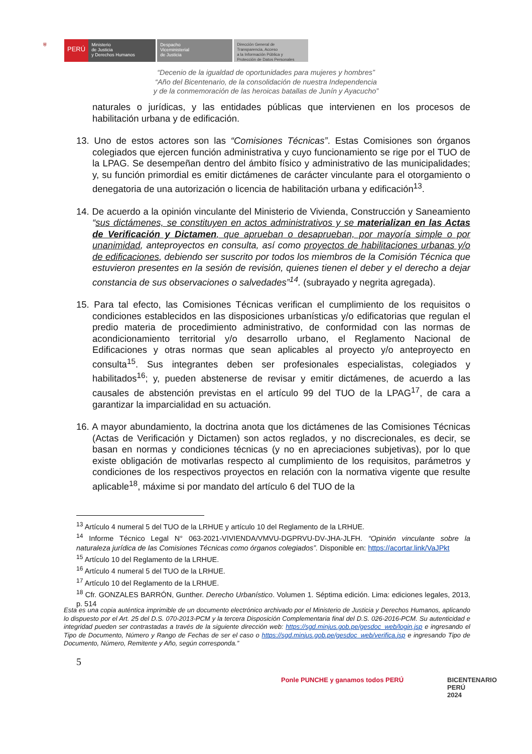⛨
PERÚ
Ministerio
de Justicia
y Derechos Humanos
Despacho
Viceministerial
de Justicia
Dirección General de
Transparencia, Acceso
a la Información Pública y
Protección de Datos Personales
“Decenio de la igualdad de oportunidades para mujeres y hombres”
“Año del Bicentenario, de la consolidación de nuestra Independencia
y de la conmemoración de las heroicas batallas de Junín y Ayacucho”
naturales o jurídicas, y las entidades públicas que intervienen en los procesos de habilitación urbana y de edificación.
13. Uno de estos actores son las “Comisiones Técnicas”. Estas Comisiones son órganos colegiados que ejercen función administrativa y cuyo funcionamiento se rige por el TUO de la LPAG. Se desempeñan dentro del ámbito físico y administrativo de las municipalidades; y, su función primordial es emitir dictámenes de carácter vinculante para el otorgamiento o denegatoria de una autorización o licencia de habilitación urbana y edificación<sup>13</sup>.
14. De acuerdo a la opinión vinculante del Ministerio de Vivienda, Construcción y Saneamiento “sus dictámenes, se constituyen en actos administrativos y se materializan en las Actas de Verificación y Dictamen, que aprueban o desaprueban, por mayoría simple o por unanimidad, anteproyectos en consulta, así como proyectos de habilitaciones urbanas y/o de edificaciones, debiendo ser suscrito por todos los miembros de la Comisión Técnica que estuvieron presentes en la sesión de revisión, quienes tienen el deber y el derecho a dejar constancia de sus observaciones o salvedades”<sup>14</sup>. (subrayado y negrita agregada).
15. Para tal efecto, las Comisiones Técnicas verifican el cumplimiento de los requisitos o condiciones establecidos en las disposiciones urbanísticas y/o edificatorias que regulan el predio materia de procedimiento administrativo, de conformidad con las normas de acondicionamiento territorial y/o desarrollo urbano, el Reglamento Nacional de Edificaciones y otras normas que sean aplicables al proyecto y/o anteproyecto en consulta<sup>15</sup>. Sus integrantes deben ser profesionales especialistas, colegiados y habilitados<sup>16</sup>; y, pueden abstenerse de revisar y emitir dictámenes, de acuerdo a las causales de abstención previstas en el artículo 99 del TUO de la LPAG<sup>17</sup>, de cara a garantizar la imparcialidad en su actuación.
16. A mayor abundamiento, la doctrina anota que los dictámenes de las Comisiones Técnicas (Actas de Verificación y Dictamen) son actos reglados, y no discrecionales, es decir, se basan en normas y condiciones técnicas (y no en apreciaciones subjetivas), por lo que existe obligación de motivarlas respecto al cumplimiento de los requisitos, parámetros y condiciones de los respectivos proyectos en relación con la normativa vigente que resulte aplicable<sup>18</sup>, máxime si por mandato del artículo 6 del TUO de la
<sup>13</sup> Artículo 4 numeral 5 del TUO de la LRHUE y artículo 10 del Reglamento de la LRHUE.
<sup>14</sup> Informe Técnico Legal N° 063-2021-VIVIENDA/VMVU-DGPRVU-DV-JHA-JLFH. “Opinión vinculante sobre la naturaleza jurídica de las Comisiones Técnicas como órganos colegiados”. Disponible en: https://acortar.link/VaJPkt
<sup>15</sup> Artículo 10 del Reglamento de la LRHUE.
<sup>16</sup> Artículo 4 numeral 5 del TUO de la LRHUE.
<sup>17</sup> Artículo 10 del Reglamento de la LRHUE.
<sup>18</sup> Cfr. GONZALES BARRÓN, Gunther. Derecho Urbanístico. Volumen 1. Séptima edición. Lima: ediciones legales, 2013, p. 514
Esta es una copia auténtica imprimible de un documento electrónico archivado por el Ministerio de Justicia y Derechos Humanos, aplicando lo dispuesto por el Art. 25 del D.S. 070-2013-PCM y la tercera Disposición Complementaria final del D.S. 026-2016-PCM. Su autenticidad e integridad pueden ser contrastadas a través de la siguiente dirección web: https://sgd.minjus.gob.pe/gesdoc_web/login.jsp e ingresando el Tipo de Documento, Número y Rango de Fechas de ser el caso o https://sgd.minjus.gob.pe/gesdoc_web/verifica.jsp e ingresando Tipo de Documento, Número, Remitente y Año, según corresponda.”
5
Ponle PUNCHE y ganamos todos PERÚ
BICENTENARIO
PERÚ
2024